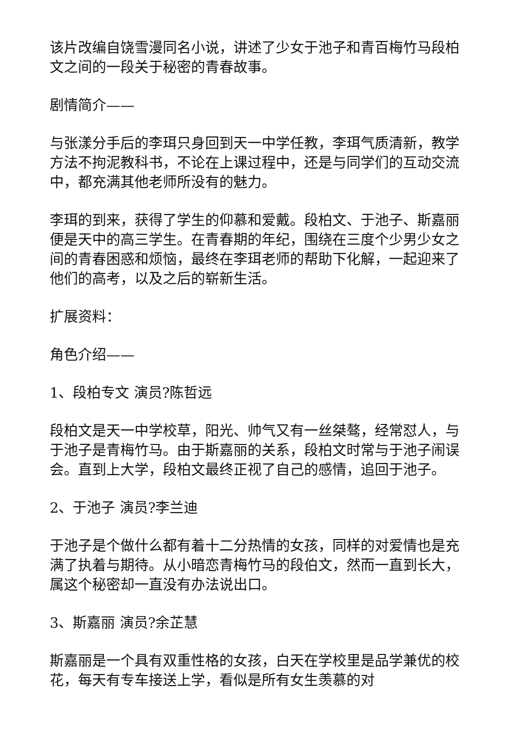该片改编自饶雪漫同名小说，讲述了少女于池子和青百梅竹马段柏文之间的一段关于秘密的青春故事。
剧情简介——
与张漾分手后的李珥只身回到天一中学任教，李珥气质清新，教学方法不拘泥教科书，不论在上课过程中，还是与同学们的互动交流中，都充满其他老师所没有的魅力。
李珥的到来，获得了学生的仰慕和爱戴。段柏文、于池子、斯嘉丽便是天中的高三学生。在青春期的年纪，围绕在三度个少男少女之间的青春困惑和烦恼，最终在李珥老师的帮助下化解，一起迎来了他们的高考，以及之后的崭新生活。
扩展资料：
角色介绍——
1、段柏专文 演员?陈哲远
段柏文是天一中学校草，阳光、帅气又有一丝桀骜，经常怼人，与于池子是青梅竹马。由于斯嘉丽的关系，段柏文时常与于池子闹误会。直到上大学，段柏文最终正视了自己的感情，追回于池子。
2、于池子 演员?李兰迪
于池子是个做什么都有着十二分热情的女孩，同样的对爱情也是充满了执着与期待。从小暗恋青梅竹马的段伯文，然而一直到长大，属这个秘密却一直没有办法说出口。
3、斯嘉丽 演员?余芷慧
斯嘉丽是一个具有双重性格的女孩，白天在学校里是品学兼优的校花，每天有专车接送上学，看似是所有女生羡慕的对